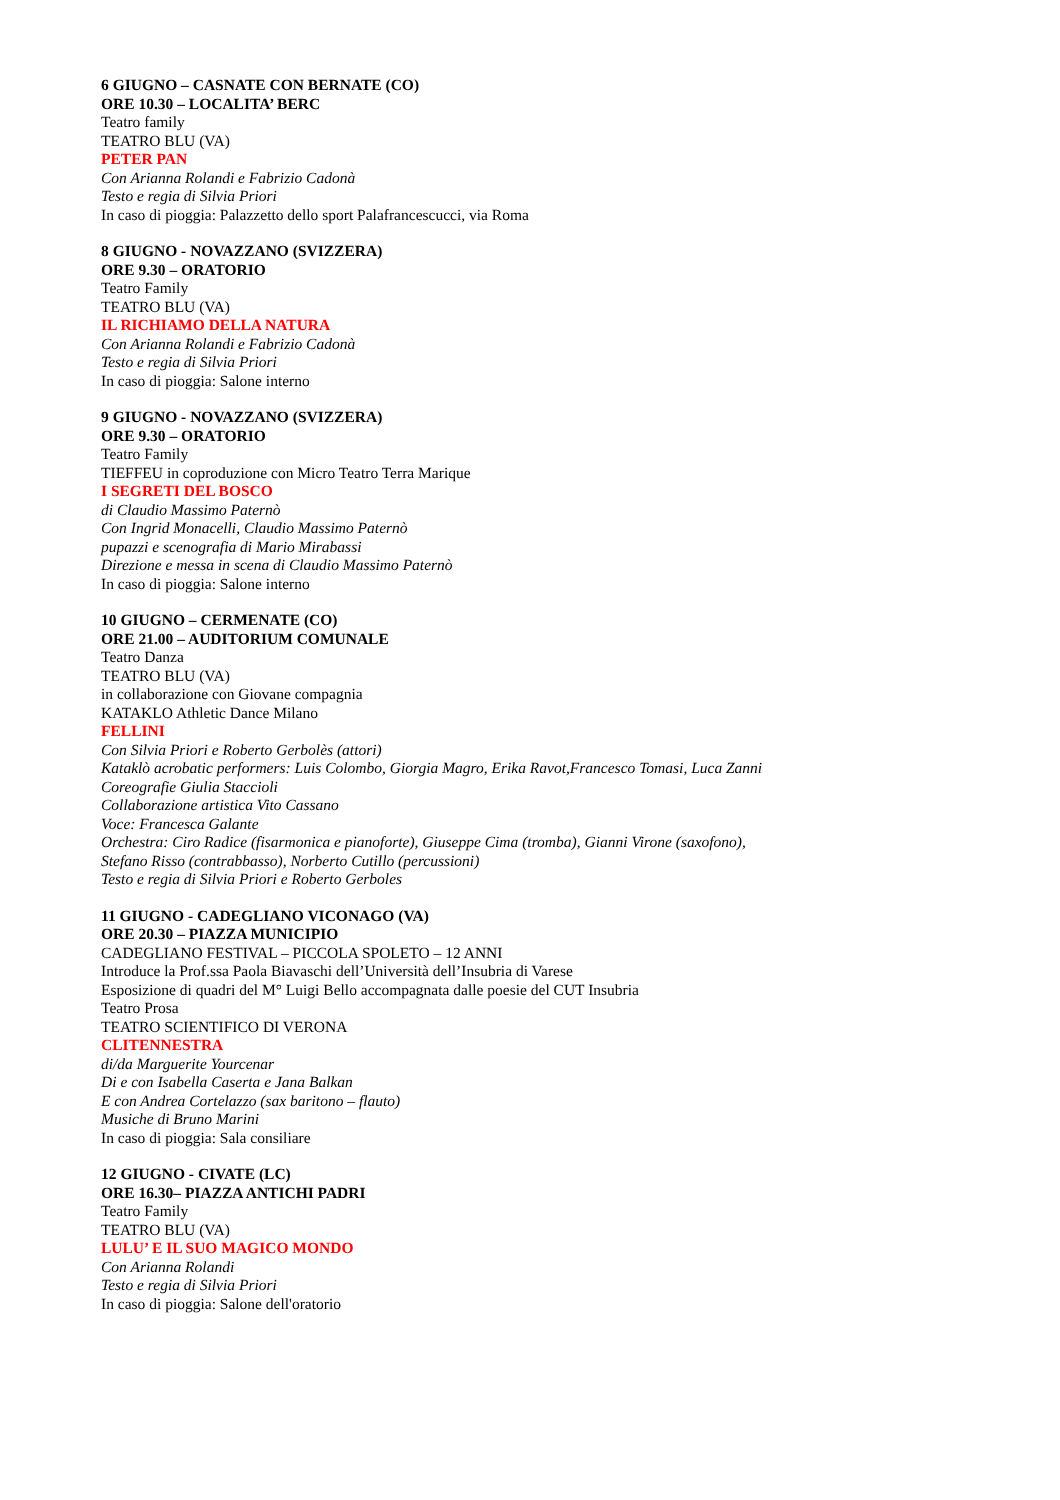6 GIUGNO – CASNATE CON BERNATE (CO)
ORE 10.30 – LOCALITA’ BERC
Teatro family
TEATRO BLU (VA)
PETER PAN
Con Arianna Rolandi e Fabrizio Cadonà
Testo e regia di Silvia Priori
In caso di pioggia: Palazzetto dello sport Palafrancescucci, via Roma
8 GIUGNO - NOVAZZANO (SVIZZERA)
ORE 9.30 – ORATORIO
Teatro Family
TEATRO BLU (VA)
IL RICHIAMO DELLA NATURA
Con Arianna Rolandi e Fabrizio Cadonà
Testo e regia di Silvia Priori
In caso di pioggia: Salone interno
9 GIUGNO - NOVAZZANO (SVIZZERA)
ORE 9.30 – ORATORIO
Teatro Family
TIEFFEU in coproduzione con Micro Teatro Terra Marique
I SEGRETI DEL BOSCO
di Claudio Massimo Paternò
Con Ingrid Monacelli, Claudio Massimo Paternò
pupazzi e scenografia di Mario Mirabassi
Direzione e messa in scena di Claudio Massimo Paternò
In caso di pioggia: Salone interno
10 GIUGNO – CERMENATE (CO)
ORE 21.00 – AUDITORIUM COMUNALE
Teatro Danza
TEATRO BLU (VA)
in collaborazione con Giovane compagnia
KATAKLO Athletic Dance Milano
FELLINI
Con Silvia Priori e Roberto Gerbolès (attori)
Kataklò acrobatic performers: Luis Colombo, Giorgia Magro, Erika Ravot,Francesco Tomasi, Luca Zanni
Coreografie Giulia Staccioli
Collaborazione artistica Vito Cassano
Voce: Francesca Galante
Orchestra: Ciro Radice (fisarmonica e pianoforte), Giuseppe Cima (tromba), Gianni Virone (saxofono),
Stefano Risso (contrabbasso), Norberto Cutillo (percussioni)
Testo e regia di Silvia Priori e Roberto Gerboles
11 GIUGNO - CADEGLIANO VICONAGO (VA)
ORE 20.30 – PIAZZA MUNICIPIO
CADEGLIANO FESTIVAL – PICCOLA SPOLETO – 12 ANNI
Introduce la Prof.ssa Paola Biavaschi dell’Università dell’Insubria di Varese
Esposizione di quadri del M° Luigi Bello accompagnata dalle poesie del CUT Insubria
Teatro Prosa
TEATRO SCIENTIFICO DI VERONA
CLITENNESTRA
di/da Marguerite Yourcenar
Di e con Isabella Caserta e Jana Balkan
E con Andrea Cortelazzo (sax baritono – flauto)
Musiche di Bruno Marini
In caso di pioggia: Sala consiliare
12 GIUGNO - CIVATE (LC)
ORE 16.30– PIAZZA ANTICHI PADRI
Teatro Family
TEATRO BLU (VA)
LULU’ E IL SUO MAGICO MONDO
Con Arianna Rolandi
Testo e regia di Silvia Priori
In caso di pioggia: Salone dell'oratorio